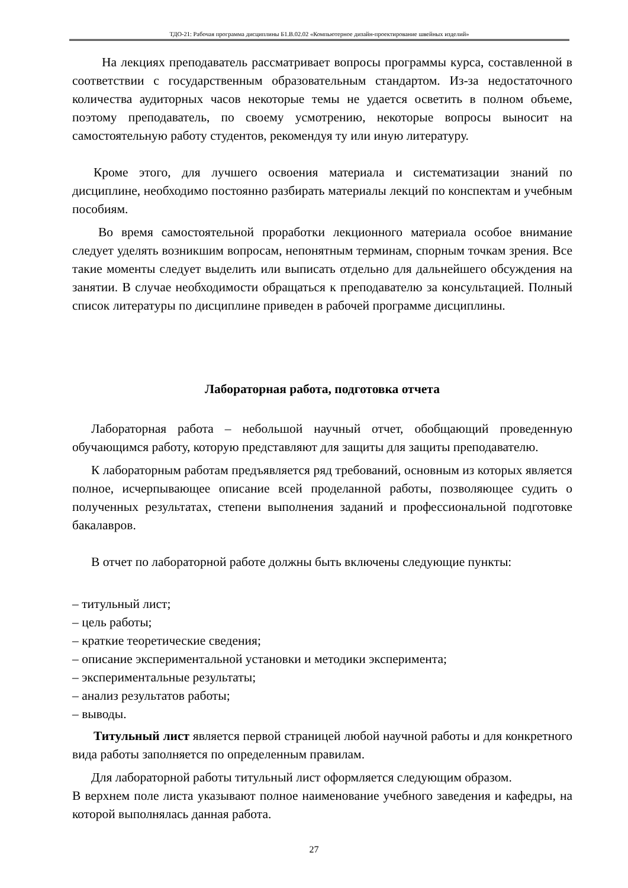ТДО-21: Рабочая программа дисциплины Б1.В.02.02 «Компьютерное дизайн-проектирование швейных изделий»
На лекциях преподаватель рассматривает вопросы программы курса, составленной в соответствии с государственным образовательным стандартом. Из-за недостаточного количества аудиторных часов некоторые темы не удается осветить в полном объеме, поэтому преподаватель, по своему усмотрению, некоторые вопросы выносит на самостоятельную работу студентов, рекомендуя ту или иную литературу.
Кроме этого, для лучшего освоения материала и систематизации знаний по дисциплине, необходимо постоянно разбирать материалы лекций по конспектам и учебным пособиям.
Во время самостоятельной проработки лекционного материала особое внимание следует уделять возникшим вопросам, непонятным терминам, спорным точкам зрения. Все такие моменты следует выделить или выписать отдельно для дальнейшего обсуждения на занятии. В случае необходимости обращаться к преподавателю за консультацией. Полный список литературы по дисциплине приведен в рабочей программе дисциплины.
Лабораторная работа, подготовка отчета
Лабораторная работа – небольшой научный отчет, обобщающий проведенную обучающимся работу, которую представляют для защиты для защиты преподавателю.
К лабораторным работам предъявляется ряд требований, основным из которых является полное, исчерпывающее описание всей проделанной работы, позволяющее судить о полученных результатах, степени выполнения заданий и профессиональной подготовке бакалавров.
В отчет по лабораторной работе должны быть включены следующие пункты:
– титульный лист;
– цель работы;
– краткие теоретические сведения;
– описание экспериментальной установки и методики эксперимента;
– экспериментальные результаты;
– анализ результатов работы;
– выводы.
Титульный лист является первой страницей любой научной работы и для конкретного вида работы заполняется по определенным правилам.
Для лабораторной работы титульный лист оформляется следующим образом.
В верхнем поле листа указывают полное наименование учебного заведения и кафедры, на которой выполнялась данная работа.
27